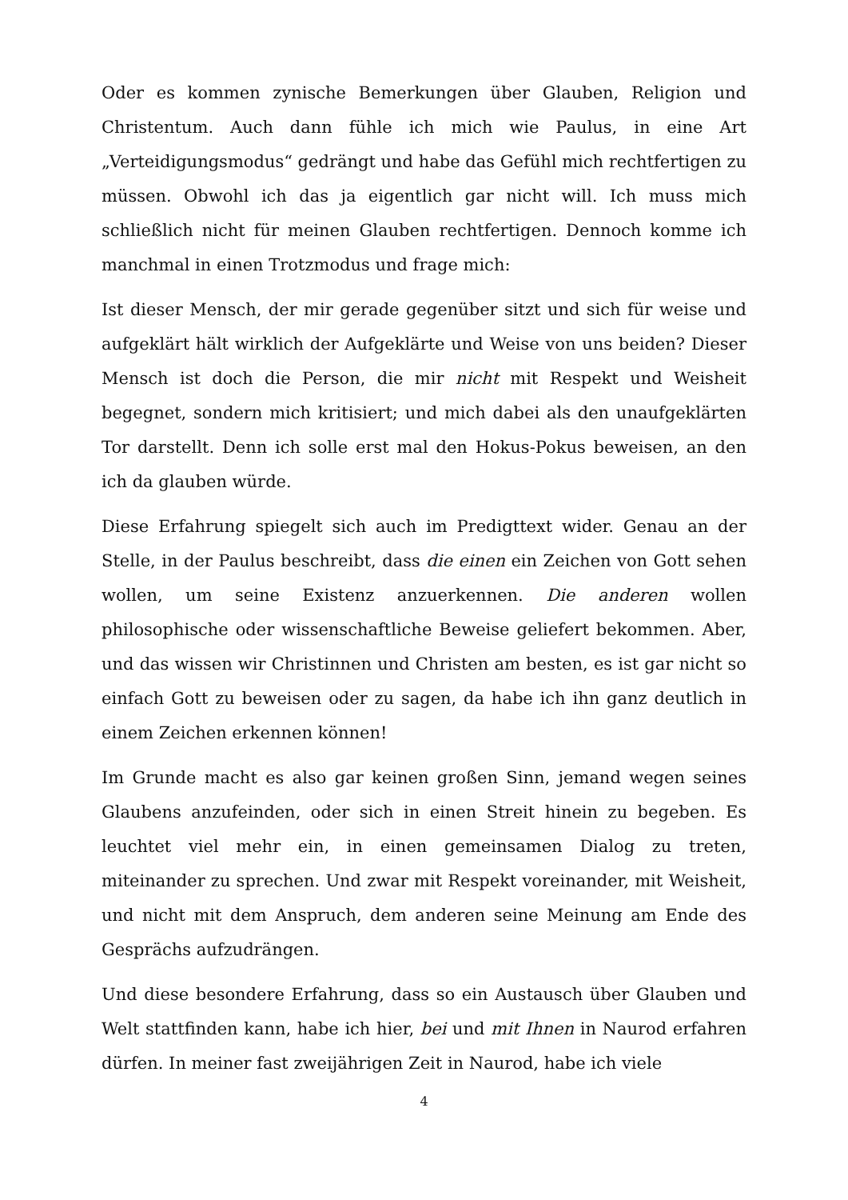Oder es kommen zynische Bemerkungen über Glauben, Religion und Christentum. Auch dann fühle ich mich wie Paulus, in eine Art „Verteidigungsmodus“ gedrängt und habe das Gefühl mich rechtfertigen zu müssen. Obwohl ich das ja eigentlich gar nicht will. Ich muss mich schließlich nicht für meinen Glauben rechtfertigen. Dennoch komme ich manchmal in einen Trotzmodus und frage mich:
Ist dieser Mensch, der mir gerade gegenüber sitzt und sich für weise und aufgeklärt hält wirklich der Aufgeklärte und Weise von uns beiden? Dieser Mensch ist doch die Person, die mir nicht mit Respekt und Weisheit begegnet, sondern mich kritisiert; und mich dabei als den unaufgeklärten Tor darstellt. Denn ich solle erst mal den Hokus-Pokus beweisen, an den ich da glauben würde.
Diese Erfahrung spiegelt sich auch im Predigttext wider. Genau an der Stelle, in der Paulus beschreibt, dass die einen ein Zeichen von Gott sehen wollen, um seine Existenz anzuerkennen. Die anderen wollen philosophische oder wissenschaftliche Beweise geliefert bekommen. Aber, und das wissen wir Christinnen und Christen am besten, es ist gar nicht so einfach Gott zu beweisen oder zu sagen, da habe ich ihn ganz deutlich in einem Zeichen erkennen können!
Im Grunde macht es also gar keinen großen Sinn, jemand wegen seines Glaubens anzufeinden, oder sich in einen Streit hinein zu begeben. Es leuchtet viel mehr ein, in einen gemeinsamen Dialog zu treten, miteinander zu sprechen. Und zwar mit Respekt voreinander, mit Weisheit, und nicht mit dem Anspruch, dem anderen seine Meinung am Ende des Gesprächs aufzudrängen.
Und diese besondere Erfahrung, dass so ein Austausch über Glauben und Welt stattfinden kann, habe ich hier, bei und mit Ihnen in Naurod erfahren dürfen. In meiner fast zweijährigen Zeit in Naurod, habe ich viele
4